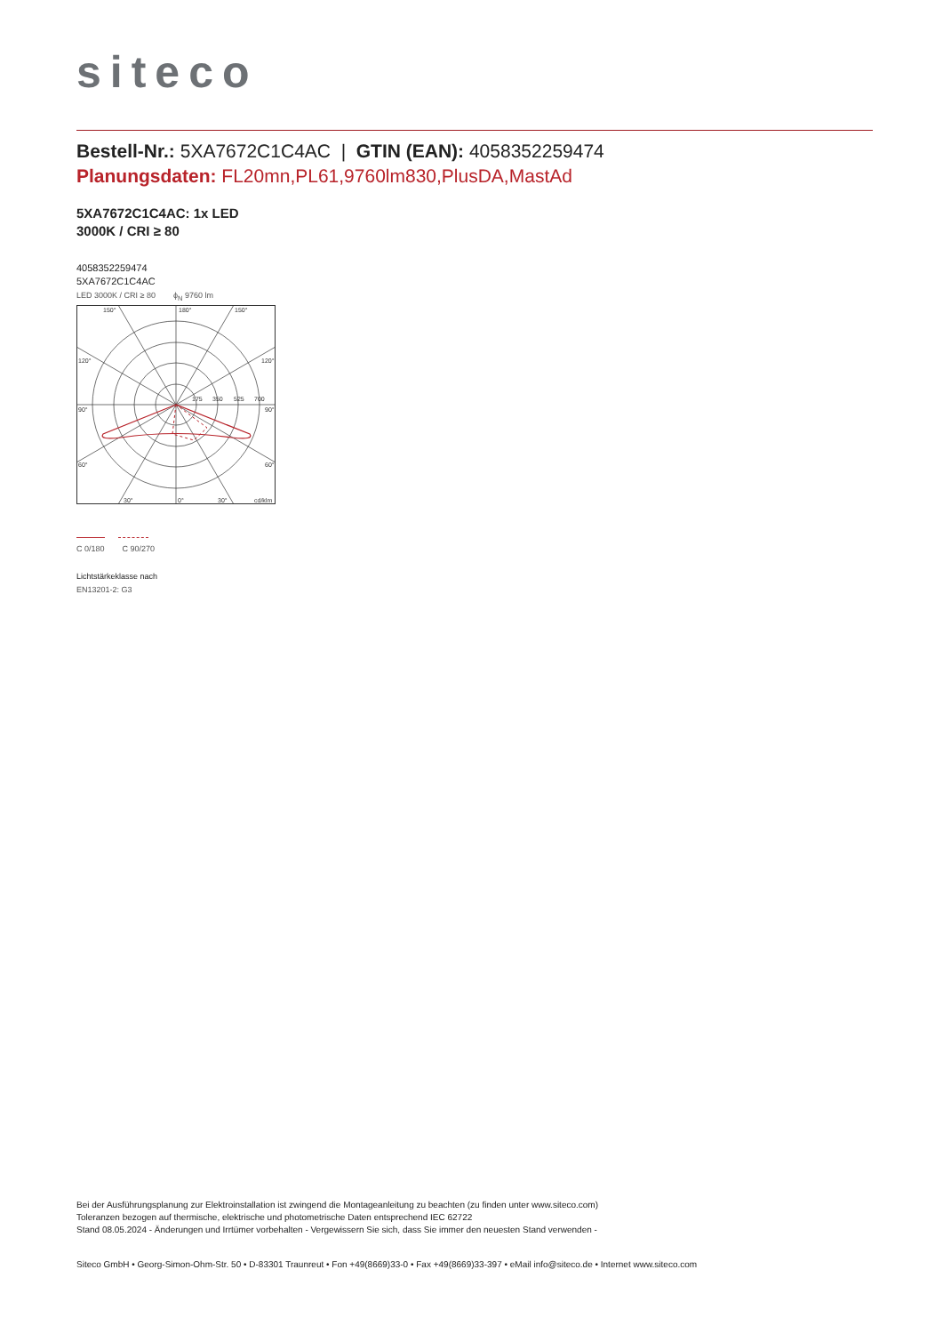siteco
Bestell-Nr.: 5XA7672C1C4AC | GTIN (EAN): 4058352259474
Planungsdaten: FL20mn,PL61,9760lm830,PlusDA,MastAd
5XA7672C1C4AC: 1x LED
3000K / CRI ≥ 80
4058352259474
5XA7672C1C4AC
LED 3000K / CRI ≥ 80 ϕ<sub>N</sub> 9760 lm
150°
180°
150°
120°
120°
90°
90°
60°
60°
30°
0°
30°
cd/klm
175
350
525
700
C 0/180 C 90/270
Lichtstärkeklasse nach
EN13201-2: G3
Bei der Ausführungsplanung zur Elektroinstallation ist zwingend die Montageanleitung zu beachten (zu finden unter www.siteco.com)
Toleranzen bezogen auf thermische, elektrische und photometrische Daten entsprechend IEC 62722
Stand 08.05.2024 - Änderungen und Irrtümer vorbehalten - Vergewissern Sie sich, dass Sie immer den neuesten Stand verwenden -
Siteco GmbH • Georg-Simon-Ohm-Str. 50 • D-83301 Traunreut • Fon +49(8669)33-0 • Fax +49(8669)33-397 • eMail info@siteco.de • Internet www.siteco.com